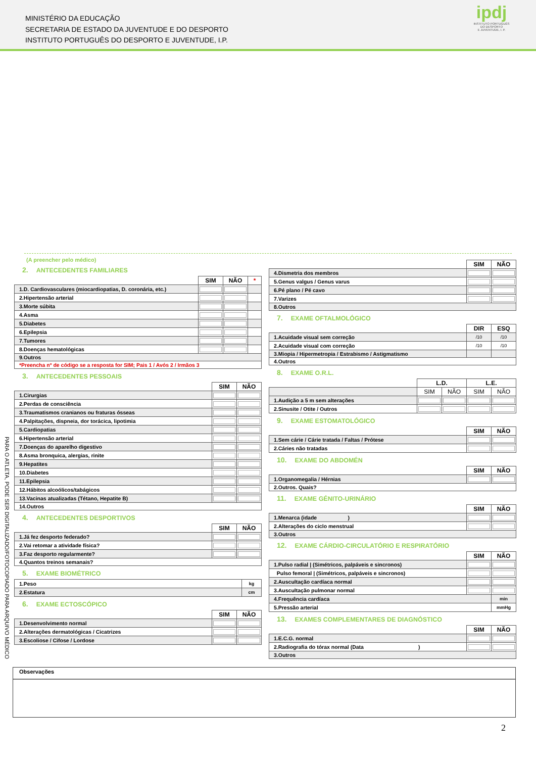MINISTÉRIO DA EDUCAÇÃO
SECRETARIA DE ESTADO DA JUVENTUDE E DO DESPORTO
INSTITUTO PORTUGUÊS DO DESPORTO E JUVENTUDE, I.P.
ipdj
INSTITUTO PORTUGUÊS
DO DESPORTO
E JUVENTUDE, I. P.
PARA O ATLETA, PODE SER DIGITALIZADO/FOTOCOPIADO PARA ARQUIVO MÉDICO
(A preencher pelo médico)
2. ANTECEDENTES FAMILIARES
| | SIM | NÃO | * |
| 1.D. Cardiovasculares (miocardiopatias, D. coronária, etc.) | | | |
| 2.Hipertensão arterial | | | |
| 3.Morte súbita | | | |
| 4.Asma | | | |
| 5.Diabetes | | | |
| 6.Epilepsia | | | |
| 7.Tumores | | | |
| 8.Doenças hematológicas | | | |
| 9.Outros | | | |
| *Preencha nº de código se a resposta for SIM; Pais 1 / Avós 2 / Irmãos 3 | | | |
3. ANTECEDENTES PESSOAIS
| | SIM | NÃO |
| 1.Cirurgias | | |
| 2.Perdas de consciência | | |
| 3.Traumatismos cranianos ou fraturas ósseas | | |
| 4.Palpitações, dispneia, dor torácica, lipotimia | | |
| 5.Cardiopatias | | |
| 6.Hipertensão arterial | | |
| 7.Doenças do aparelho digestivo | | |
| 8.Asma bronquica, alergias, rinite | | |
| 9.Hepatites | | |
| 10.Diabetes | | |
| 11.Epilepsia | | |
| 12.Hábitos alcoólicos/tabágicos | | |
| 13.Vacinas atualizadas (Tétano, Hepatite B) | | |
| 14.Outros | | |
4. ANTECEDENTES DESPORTIVOS
| | SIM | NÃO |
| 1.Já fez desporto federado? | | |
| 2.Vai retomar a atividade física? | | |
| 3.Faz desporto regularmente? | | |
| 4.Quantos treinos semanais? | | |
5. EXAME BIOMÉTRICO
| 1.Peso | kg |
| 2.Estatura | cm |
6. EXAME ECTOSCÓPICO
| | SIM | NÃO |
| 1.Desenvolvimento normal | | |
| 2.Alterações dermatológicas / Cicatrizes | | |
| 3.Escoliose / Cifose / Lordose | | |
| | SIM | NÃO |
| 4.Dismetria dos membros | | |
| 5.Genus valgus / Genus varus | | |
| 6.Pé plano / Pé cavo | | |
| 7.Varizes | | |
| 8.Outros | | |
7. EXAME OFTALMOLÓGICO
| | DIR | ESQ |
| 1.Acuidade visual sem correção | /10 | /10 |
| 2.Acuidade visual com correção | /10 | /10 |
| 3.Miopia / Hipermetropia / Estrabismo / Astigmatismo | | |
| 4.Outros | | |
8. EXAME O.R.L.
| | L.D. | | L.E. | |
| | SIM | NÃO | SIM | NÃO |
| 1.Audição a 5 m sem alterações | | | | |
| 2.Sinusite / Otite / Outros | | | | |
9. EXAME ESTOMATOLÓGICO
| | SIM | NÃO |
| 1.Sem cárie / Cárie tratada / Faltas / Prótese | | |
| 2.Cáries não tratadas | | |
10. EXAME DO ABDOMÉN
| | SIM | NÃO |
| 1.Organomegalia / Hérnias | | |
| 2.Outros. Quais? | | |
11. EXAME GÉNITO-URINÁRIO
| | SIM | NÃO |
| 1.Menarca (idade ) | | |
| 2.Alterações do ciclo menstrual | | |
| 3.Outros | | |
12. EXAME CÁRDIO-CIRCULATÓRIO E RESPIRATÓRIO
| | SIM | NÃO |
| 1.Pulso radial / (Simétricos, palpáveis e sincronos) | | |
| Pulso femoral / (Simétricos, palpáveis e sincronos) | | |
| 2.Auscultação cardíaca normal | | |
| 3.Auscultação pulmonar normal | | |
| 4.Frequência cardíaca | | min |
| 5.Pressão arterial | | mmHg |
13. EXAMES COMPLEMENTARES DE DIAGNÓSTICO
| | SIM | NÃO |
| 1.E.C.G. normal | | |
| 2.Radiografia do tórax normal (Data ) | | |
| 3.Outros | | |
Observações
2